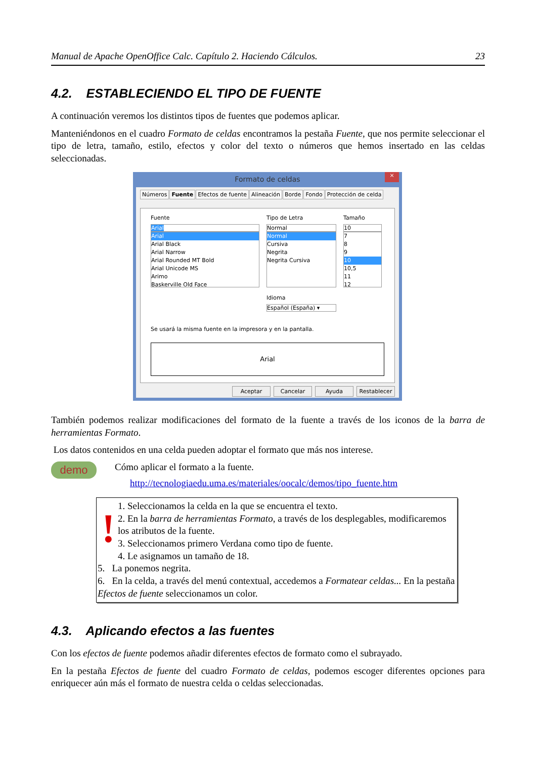Manual de Apache OpenOffice Calc. Capítulo 2. Haciendo Cálculos. 23
4.2. ESTABLECIENDO EL TIPO DE FUENTE
A continuación veremos los distintos tipos de fuentes que podemos aplicar.
Manteniéndonos en el cuadro Formato de celdas encontramos la pestaña Fuente, que nos permite seleccionar el tipo de letra, tamaño, estilo, efectos y color del texto o números que hemos insertado en las celdas seleccionadas.
Formato de celdas
×
Números Fuente Efectos de fuente Alineación Borde Fondo Protección de celda
Fuente
Arial
Arial
Arial Black
Arial Narrow
Arial Rounded MT Bold
Arial Unicode MS
Arimo
Baskerville Old Face
Tipo de Letra
Normal
Normal
Cursiva
Negrita
Negrita Cursiva
Idioma
Español (España) ▾
Tamaño
10
7
8
9
10
10,5
11
12
Se usará la misma fuente en la impresora y en la pantalla.
Arial
Aceptar Cancelar Ayuda Restablecer
También podemos realizar modificaciones del formato de la fuente a través de los iconos de la barra de herramientas Formato.
Los datos contenidos en una celda pueden adoptar el formato que más nos interese.
demo
Cómo aplicar el formato a la fuente.
http://tecnologiaedu.uma.es/materiales/oocalc/demos/tipo_fuente.htm
!
1. Seleccionamos la celda en la que se encuentra el texto.
2. En la barra de herramientas Formato, a través de los desplegables, modificaremos los atributos de la fuente.
3. Seleccionamos primero Verdana como tipo de fuente.
4. Le asignamos un tamaño de 18.
5. La ponemos negrita.
6. En la celda, a través del menú contextual, accedemos a Formatear celdas... En la pestaña Efectos de fuente seleccionamos un color.
4.3. Aplicando efectos a las fuentes
Con los efectos de fuente podemos añadir diferentes efectos de formato como el subrayado.
En la pestaña Efectos de fuente del cuadro Formato de celdas, podemos escoger diferentes opciones para enriquecer aún más el formato de nuestra celda o celdas seleccionadas.